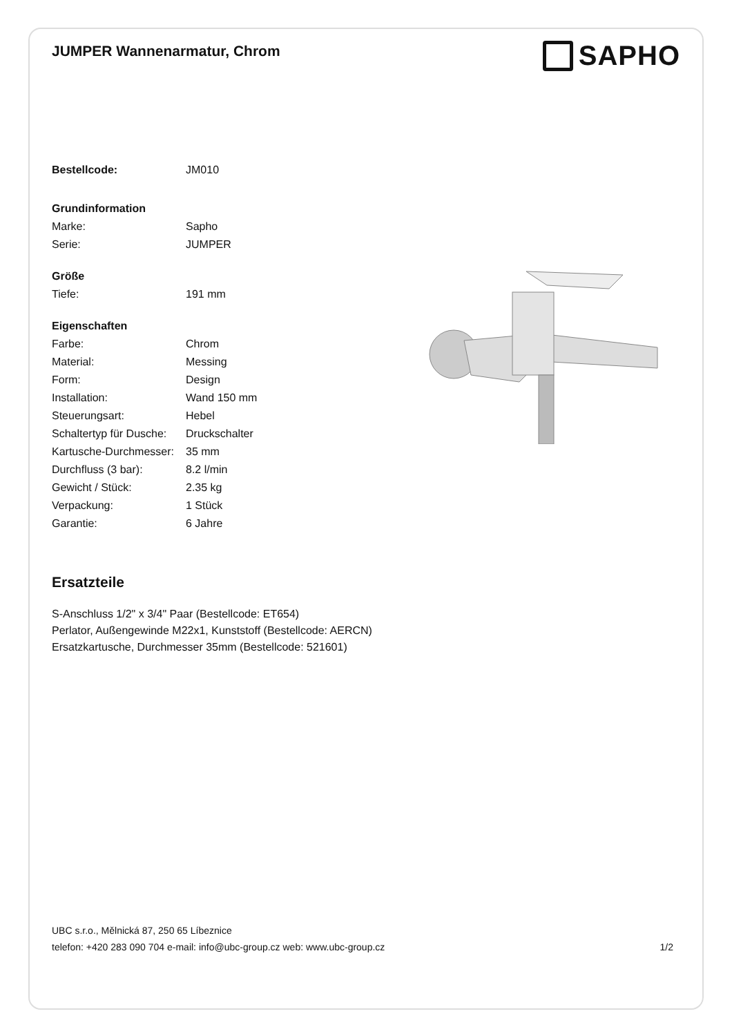JUMPER Wannenarmatur, Chrom
SAPHO
| Bestellcode: | JM010 |
| Grundinformation | |
| Marke: | Sapho |
| Serie: | JUMPER |
| Größe | |
| Tiefe: | 191 mm |
| Eigenschaften | |
| Farbe: | Chrom |
| Material: | Messing |
| Form: | Design |
| Installation: | Wand 150 mm |
| Steuerungsart: | Hebel |
| Schaltertyp für Dusche: | Druckschalter |
| Kartusche-Durchmesser: | 35 mm |
| Durchfluss (3 bar): | 8.2 l/min |
| Gewicht / Stück: | 2.35 kg |
| Verpackung: | 1 Stück |
| Garantie: | 6 Jahre |
Ersatzteile
S-Anschluss 1/2" x 3/4" Paar (Bestellcode: ET654)
Perlator, Außengewinde M22x1, Kunststoff (Bestellcode: AERCN)
Ersatzkartusche, Durchmesser 35mm (Bestellcode: 521601)
UBC s.r.o., Mělnická 87, 250 65 Líbeznice
telefon: +420 283 090 704 e-mail: info@ubc-group.cz web: www.ubc-group.cz 1/2